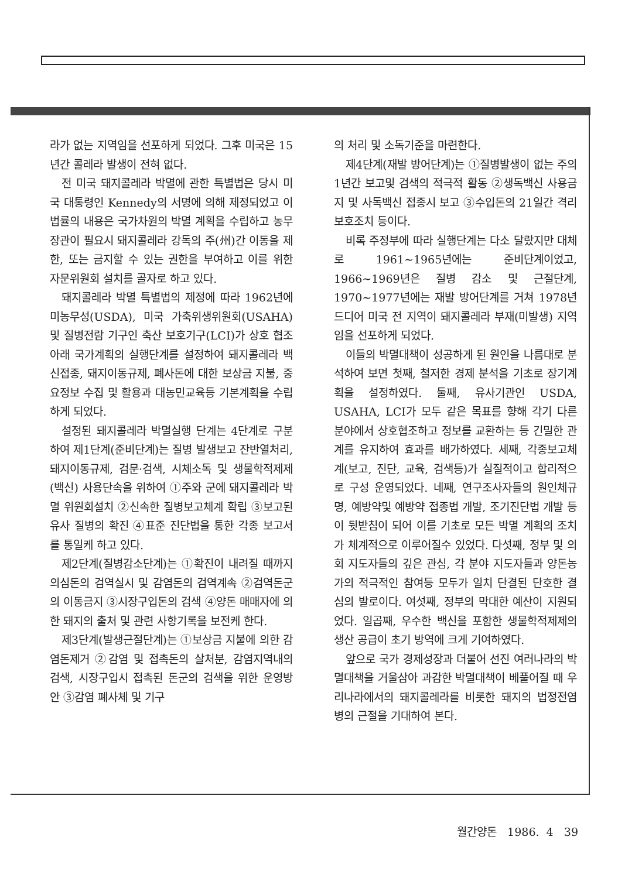라가 없는 지역임을 선포하게 되었다. 그후 미국은 15년간 콜레라 발생이 전혀 없다.
전 미국 돼지콜레라 박멸에 관한 특별법은 당시 미국 대통령인 Kennedy의 서명에 의해 제정되었고 이 법률의 내용은 국가차원의 박멸 계획을 수립하고 농무장관이 필요시 돼지콜레라 강독의 주(州)간 이동을 제한, 또는 금지할 수 있는 권한을 부여하고 이를 위한 자문위원회 설치를 골자로 하고 있다.
돼지콜레라 박멸 특별법의 제정에 따라 1962년에 미농무성(USDA), 미국 가축위생위원회(USAHA) 및 질병전람 기구인 축산 보호기구(LCI)가 상호 협조아래 국가계획의 실행단계를 설정하여 돼지콜레라 백신접종, 돼지이동규제, 폐사돈에 대한 보상금 지불, 중요정보 수집 및 활용과 대농민교육등 기본계획을 수립하게 되었다.
설정된 돼지콜레라 박멸실행 단계는 4단계로 구분하여 제1단계(준비단계)는 질병 발생보고 잔반열처리, 돼지이동규제, 검문·검색, 시체소독 및 생물학적제제(백신) 사용단속을 위하여 ①주와 군에 돼지콜레라 박멸 위원회설치 ②신속한 질병보고체계 확립 ③보고된 유사 질병의 확진 ④표준 진단법을 통한 각종 보고서를 통일케 하고 있다.
제2단계(질병감소단계)는 ①확진이 내려질 때까지 의심돈의 검역실시 및 감염돈의 검역계속 ②검역돈군의 이동금지 ③시장구입돈의 검색 ④양돈 매매자에 의한 돼지의 출처 및 관련 사항기록을 보전케 한다.
제3단계(발생근절단계)는 ①보상금 지불에 의한 감염돈제거 ②감염 및 접촉돈의 살처분, 감염지역내의 검색, 시장구입시 접촉된 돈군의 검색을 위한 운영방안 ③감염 폐사체 및 기구
의 처리 및 소독기준을 마련한다.
제4단계(재발 방어단계)는 ①질병발생이 없는 주의 1년간 보고및 검색의 적극적 활동 ②생독백신 사용금지 및 사독백신 접종시 보고 ③수입돈의 21일간 격리 보호조치 등이다.
비록 주정부에 따라 실행단계는 다소 달랐지만 대체로 1961~1965년에는 준비단계이었고, 1966~1969년은 질병 감소 및 근절단계, 1970~1977년에는 재발 방어단계를 거쳐 1978년 드디어 미국 전 지역이 돼지콜레라 부재(미발생) 지역임을 선포하게 되었다.
이들의 박멸대책이 성공하게 된 원인을 나름대로 분석하여 보면 첫째, 철저한 경제 분석을 기초로 장기계획을 설정하였다. 둘째, 유사기관인 USDA, USAHA, LCI가 모두 같은 목표를 향해 각기 다른 분야에서 상호협조하고 정보를 교환하는 등 긴밀한 관계를 유지하여 효과를 배가하였다. 세째, 각종보고체계(보고, 진단, 교육, 검색등)가 실질적이고 합리적으로 구성 운영되었다. 네째, 연구조사자들의 원인체규명, 예방약및 예방약 접종법 개발, 조기진단법 개발 등이 뒷받침이 되어 이를 기초로 모든 박멸 계획의 조치가 체계적으로 이루어질수 있었다. 다섯째, 정부 및 의회 지도자들의 깊은 관심, 각 분야 지도자들과 양돈농가의 적극적인 참여등 모두가 일치 단결된 단호한 결심의 발로이다. 여섯째, 정부의 막대한 예산이 지원되었다. 일곱째, 우수한 백신을 포함한 생물학적제제의 생산 공급이 초기 방역에 크게 기여하였다.
앞으로 국가 경제성장과 더불어 선진 여러나라의 박멸대책을 거울삼아 과감한 박멸대책이 베풀어질 때 우리나라에서의 돼지콜레라를 비롯한 돼지의 법정전염병의 근절을 기대하여 본다.
월간양돈 1986. 4 39